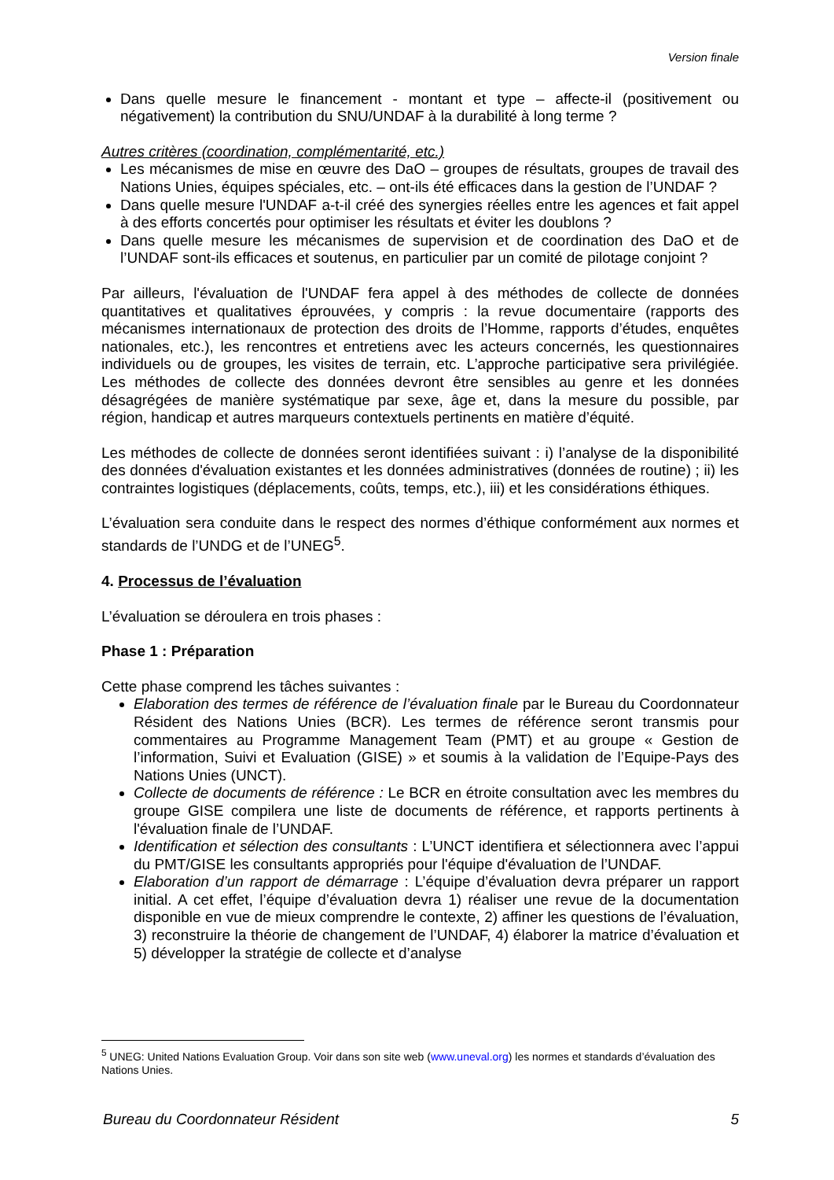Version finale
Dans quelle mesure le financement - montant et type – affecte-il (positivement ou négativement) la contribution du SNU/UNDAF à la durabilité à long terme ?
Autres critères (coordination, complémentarité, etc.)
Les mécanismes de mise en œuvre des DaO – groupes de résultats, groupes de travail des Nations Unies, équipes spéciales, etc. – ont-ils été efficaces dans la gestion de l’UNDAF ?
Dans quelle mesure l'UNDAF a-t-il créé des synergies réelles entre les agences et fait appel à des efforts concertés pour optimiser les résultats et éviter les doublons ?
Dans quelle mesure les mécanismes de supervision et de coordination des DaO et de l’UNDAF sont-ils efficaces et soutenus, en particulier par un comité de pilotage conjoint ?
Par ailleurs, l'évaluation de l'UNDAF fera appel à des méthodes de collecte de données quantitatives et qualitatives éprouvées, y compris : la revue documentaire (rapports des mécanismes internationaux de protection des droits de l’Homme, rapports d’études, enquêtes nationales, etc.), les rencontres et entretiens avec les acteurs concernés, les questionnaires individuels ou de groupes, les visites de terrain, etc. L’approche participative sera privilégiée. Les méthodes de collecte des données devront être sensibles au genre et les données désagrégées de manière systématique par sexe, âge et, dans la mesure du possible, par région, handicap et autres marqueurs contextuels pertinents en matière d’équité.
Les méthodes de collecte de données seront identifiées suivant : i) l’analyse de la disponibilité des données d'évaluation existantes et les données administratives (données de routine) ; ii) les contraintes logistiques (déplacements, coûts, temps, etc.), iii) et les considérations éthiques.
L’évaluation sera conduite dans le respect des normes d’éthique conformément aux normes et standards de l’UNDG et de l’UNEG<sup>5</sup>.
4. Processus de l’évaluation
L’évaluation se déroulera en trois phases :
Phase 1 : Préparation
Cette phase comprend les tâches suivantes :
Elaboration des termes de référence de l’évaluation finale par le Bureau du Coordonnateur Résident des Nations Unies (BCR). Les termes de référence seront transmis pour commentaires au Programme Management Team (PMT) et au groupe « Gestion de l’information, Suivi et Evaluation (GISE) » et soumis à la validation de l’Equipe-Pays des Nations Unies (UNCT).
Collecte de documents de référence : Le BCR en étroite consultation avec les membres du groupe GISE compilera une liste de documents de référence, et rapports pertinents à l'évaluation finale de l’UNDAF.
Identification et sélection des consultants : L’UNCT identifiera et sélectionnera avec l’appui du PMT/GISE les consultants appropriés pour l'équipe d'évaluation de l’UNDAF.
Elaboration d’un rapport de démarrage : L’équipe d’évaluation devra préparer un rapport initial. A cet effet, l’équipe d’évaluation devra 1) réaliser une revue de la documentation disponible en vue de mieux comprendre le contexte, 2) affiner les questions de l’évaluation, 3) reconstruire la théorie de changement de l’UNDAF, 4) élaborer la matrice d’évaluation et 5) développer la stratégie de collecte et d’analyse
<sup>5</sup> UNEG: United Nations Evaluation Group. Voir dans son site web (www.uneval.org) les normes et standards d’évaluation des Nations Unies.
Bureau du Coordonnateur Résident 5